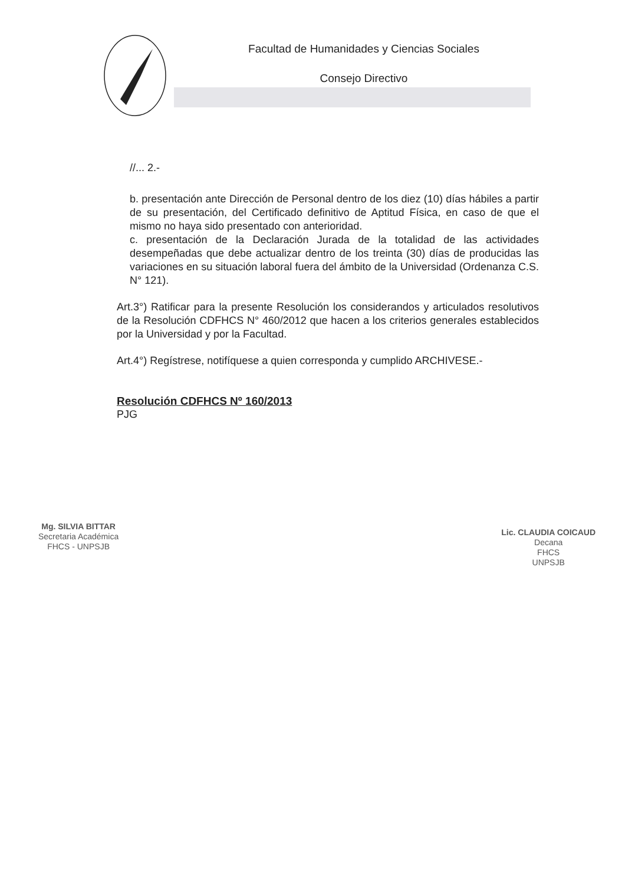Facultad de Humanidades y Ciencias Sociales
Consejo Directivo
//... 2.-
b. presentación ante Dirección de Personal dentro de los diez (10) días hábiles a partir de su presentación, del Certificado definitivo de Aptitud Física, en caso de que el mismo no haya sido presentado con anterioridad.
c. presentación de la Declaración Jurada de la totalidad de las actividades desempeñadas que debe actualizar dentro de los treinta (30) días de producidas las variaciones en su situación laboral fuera del ámbito de la Universidad (Ordenanza C.S. N° 121).
Art.3°) Ratificar para la presente Resolución los considerandos y articulados resolutivos de la Resolución CDFHCS N° 460/2012 que hacen a los criterios generales establecidos por la Universidad y por la Facultad.
Art.4°) Regístrese, notifíquese a quien corresponda y cumplido ARCHIVESE.-
Resolución CDFHCS Nº 160/2013
PJG
Mg. SILVIA BITTAR
Secretaria Académica
FHCS - UNPSJB
Lic. CLAUDIA COICAUD
Decana
FHCS
UNPSJB